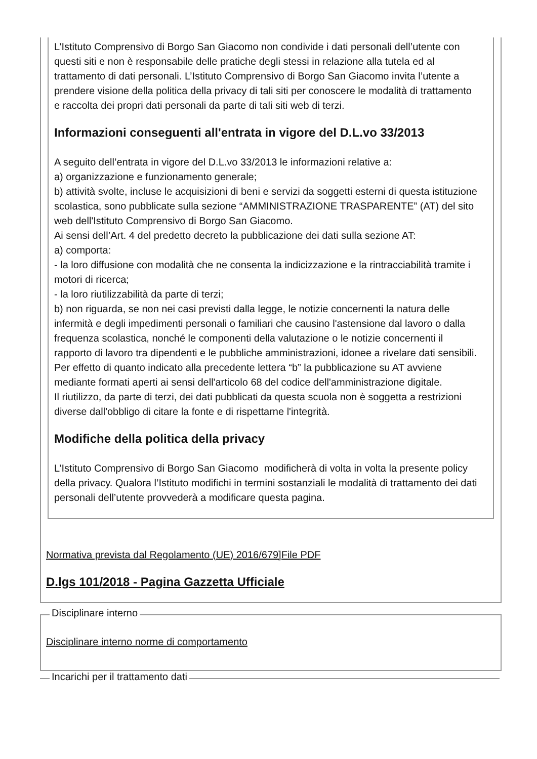L’Istituto Comprensivo di Borgo San Giacomo non condivide i dati personali dell’utente con questi siti e non è responsabile delle pratiche degli stessi in relazione alla tutela ed al trattamento di dati personali. L’Istituto Comprensivo di Borgo San Giacomo invita l’utente a prendere visione della politica della privacy di tali siti per conoscere le modalità di trattamento e raccolta dei propri dati personali da parte di tali siti web di terzi.
Informazioni conseguenti all'entrata in vigore del D.L.vo 33/2013
A seguito dell’entrata in vigore del D.L.vo 33/2013 le informazioni relative a:
a) organizzazione e funzionamento generale;
b) attività svolte, incluse le acquisizioni di beni e servizi da soggetti esterni di questa istituzione scolastica, sono pubblicate sulla sezione “AMMINISTRAZIONE TRASPARENTE” (AT) del sito web dell'Istituto Comprensivo di Borgo San Giacomo.
Ai sensi dell’Art. 4 del predetto decreto la pubblicazione dei dati sulla sezione AT:
a) comporta:
- la loro diffusione con modalità che ne consenta la indicizzazione e la rintracciabilità tramite i motori di ricerca;
- la loro riutilizzabilità da parte di terzi;
b) non riguarda, se non nei casi previsti dalla legge, le notizie concernenti la natura delle infermità e degli impedimenti personali o familiari che causino l'astensione dal lavoro o dalla frequenza scolastica, nonché le componenti della valutazione o le notizie concernenti il rapporto di lavoro tra dipendenti e le pubbliche amministrazioni, idonee a rivelare dati sensibili.
Per effetto di quanto indicato alla precedente lettera “b” la pubblicazione su AT avviene mediante formati aperti ai sensi dell'articolo 68 del codice dell'amministrazione digitale.
Il riutilizzo, da parte di terzi, dei dati pubblicati da questa scuola non è soggetta a restrizioni diverse dall'obbligo di citare la fonte e di rispettarne l'integrità.
Modifiche della politica della privacy
L’Istituto Comprensivo di Borgo San Giacomo modificherà di volta in volta la presente policy della privacy. Qualora l’Istituto modifichi in termini sostanziali le modalità di trattamento dei dati personali dell’utente provvederà a modificare questa pagina.
Normativa prevista dal Regolamento (UE) 2016/679]File PDF
D.lgs 101/2018 - Pagina Gazzetta Ufficiale
Disciplinare interno
Disciplinare interno norme di comportamento
Incarichi per il trattamento dati